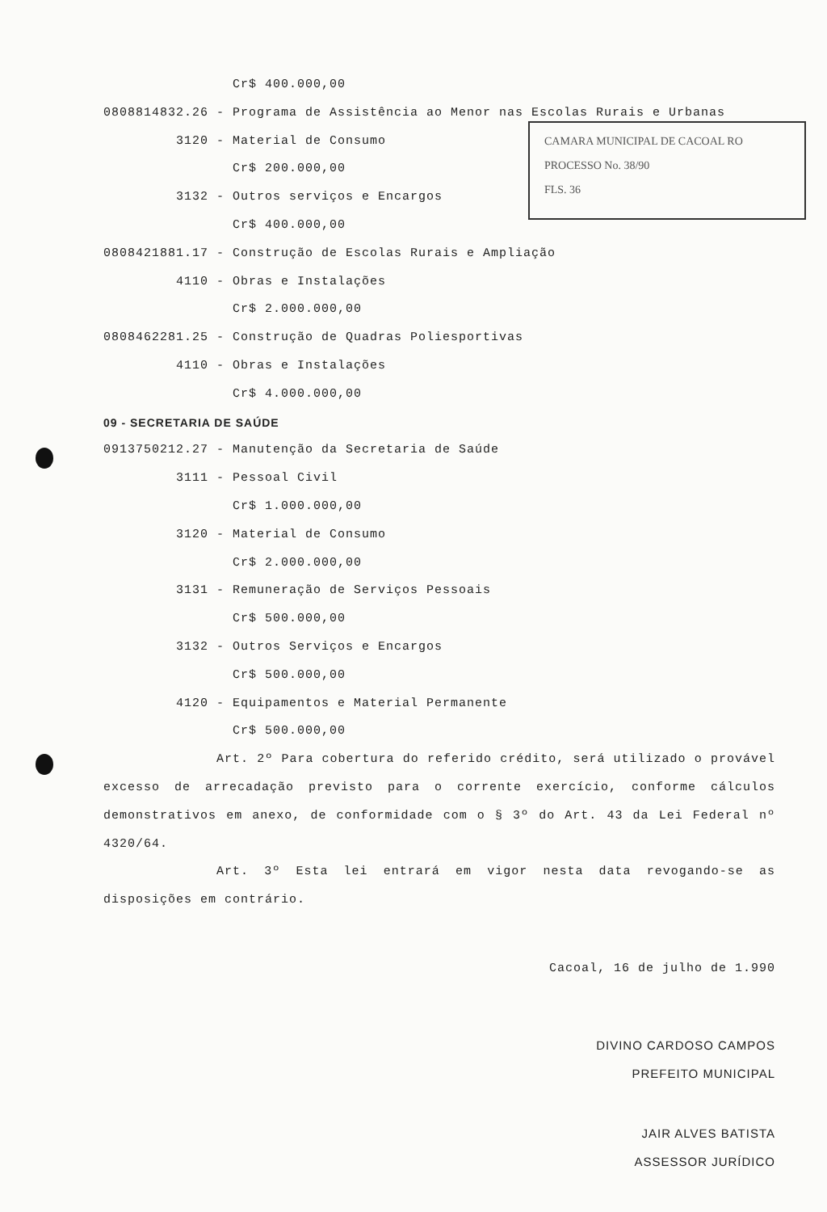CAMARA MUNICIPAL DE CACOAL RO
PROCESSO No. 38/90
FLS. 36
Cr$ 400.000,00
0808814832.26 - Programa de Assistência ao Menor nas Escolas Rurais e Urbanas
3120 - Material de Consumo
Cr$ 200.000,00
3132 - Outros serviços e Encargos
Cr$ 400.000,00
0808421881.17 - Construção de Escolas Rurais e Ampliação
4110 - Obras e Instalações
Cr$ 2.000.000,00
0808462281.25 - Construção de Quadras Poliesportivas
4110 - Obras e Instalações
Cr$ 4.000.000,00
09 - SECRETARIA DE SAÚDE
0913750212.27 - Manutenção da Secretaria de Saúde
3111 - Pessoal Civil
Cr$ 1.000.000,00
3120 - Material de Consumo
Cr$ 2.000.000,00
3131 - Remuneração de Serviços Pessoais
Cr$ 500.000,00
3132 - Outros Serviços e Encargos
Cr$ 500.000,00
4120 - Equipamentos e Material Permanente
Cr$ 500.000,00
Art. 2º Para cobertura do referido crédito, será utilizado o provável excesso de arrecadação previsto para o corrente exercício, conforme cálculos demonstrativos em anexo, de conformidade com o § 3º do Art. 43 da Lei Federal nº 4320/64.
Art. 3º Esta lei entrará em vigor nesta data revogando-se as disposições em contrário.
Cacoal, 16 de julho de 1.990
DIVINO CARDOSO CAMPOS
PREFEITO MUNICIPAL
JAIR ALVES BATISTA
ASSESSOR JURÍDICO